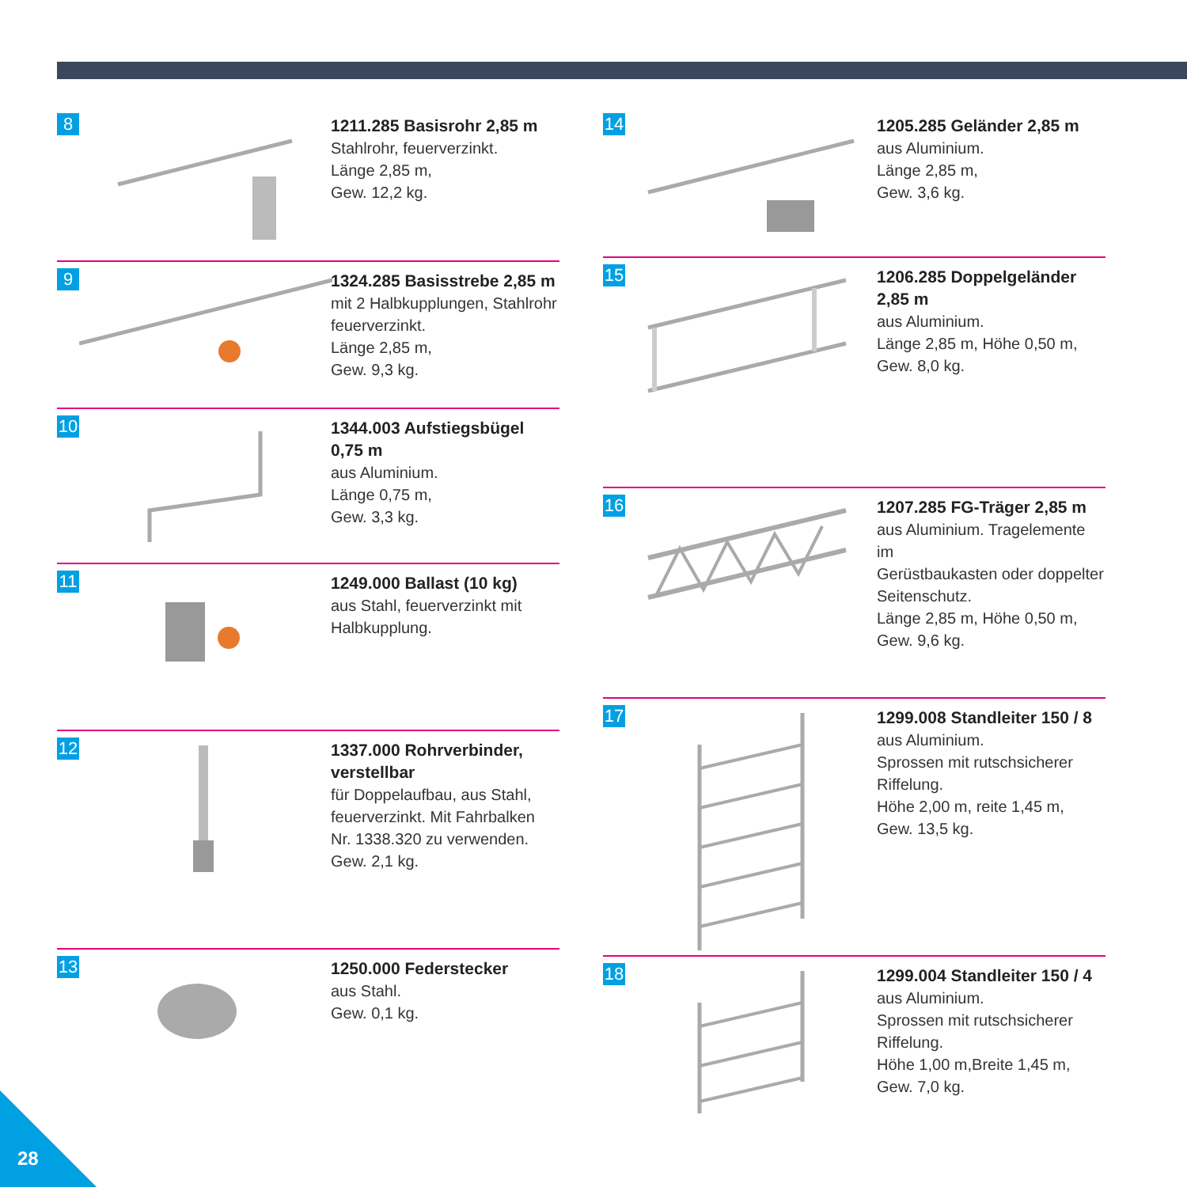8
1211.285 Basisrohr 2,85 m
Stahlrohr, feuerverzinkt.
Länge 2,85 m,
Gew. 12,2 kg.
9
1324.285 Basisstrebe 2,85 m
mit 2 Halbkupplungen, Stahlrohr
feuerverzinkt.
Länge 2,85 m,
Gew. 9,3 kg.
10
1344.003 Aufstiegsbügel 0,75 m
aus Aluminium.
Länge 0,75 m,
Gew. 3,3 kg.
11
1249.000 Ballast (10 kg)
aus Stahl, feuerverzinkt mit
Halbkupplung.
12
1337.000 Rohrverbinder,
verstellbar
für Doppelaufbau, aus Stahl,
feuerverzinkt. Mit Fahrbalken
Nr. 1338.320 zu verwenden.
Gew. 2,1 kg.
13
1250.000 Federstecker
aus Stahl.
Gew. 0,1 kg.
14
1205.285 Geländer 2,85 m
aus Aluminium.
Länge 2,85 m,
Gew. 3,6 kg.
15
1206.285 Doppelgeländer 2,85 m
aus Aluminium.
Länge 2,85 m, Höhe 0,50 m,
Gew. 8,0 kg.
16
1207.285 FG-Träger 2,85 m
aus Aluminium. Tragelemente im
Gerüstbaukasten oder doppelter
Seitenschutz.
Länge 2,85 m, Höhe 0,50 m,
Gew. 9,6 kg.
17
1299.008 Standleiter 150 / 8
aus Aluminium.
Sprossen mit rutschsicherer
Riffelung.
Höhe 2,00 m, reite 1,45 m,
Gew. 13,5 kg.
18
1299.004 Standleiter 150 / 4
aus Aluminium.
Sprossen mit rutschsicherer
Riffelung.
Höhe 1,00 m,Breite 1,45 m,
Gew. 7,0 kg.
28